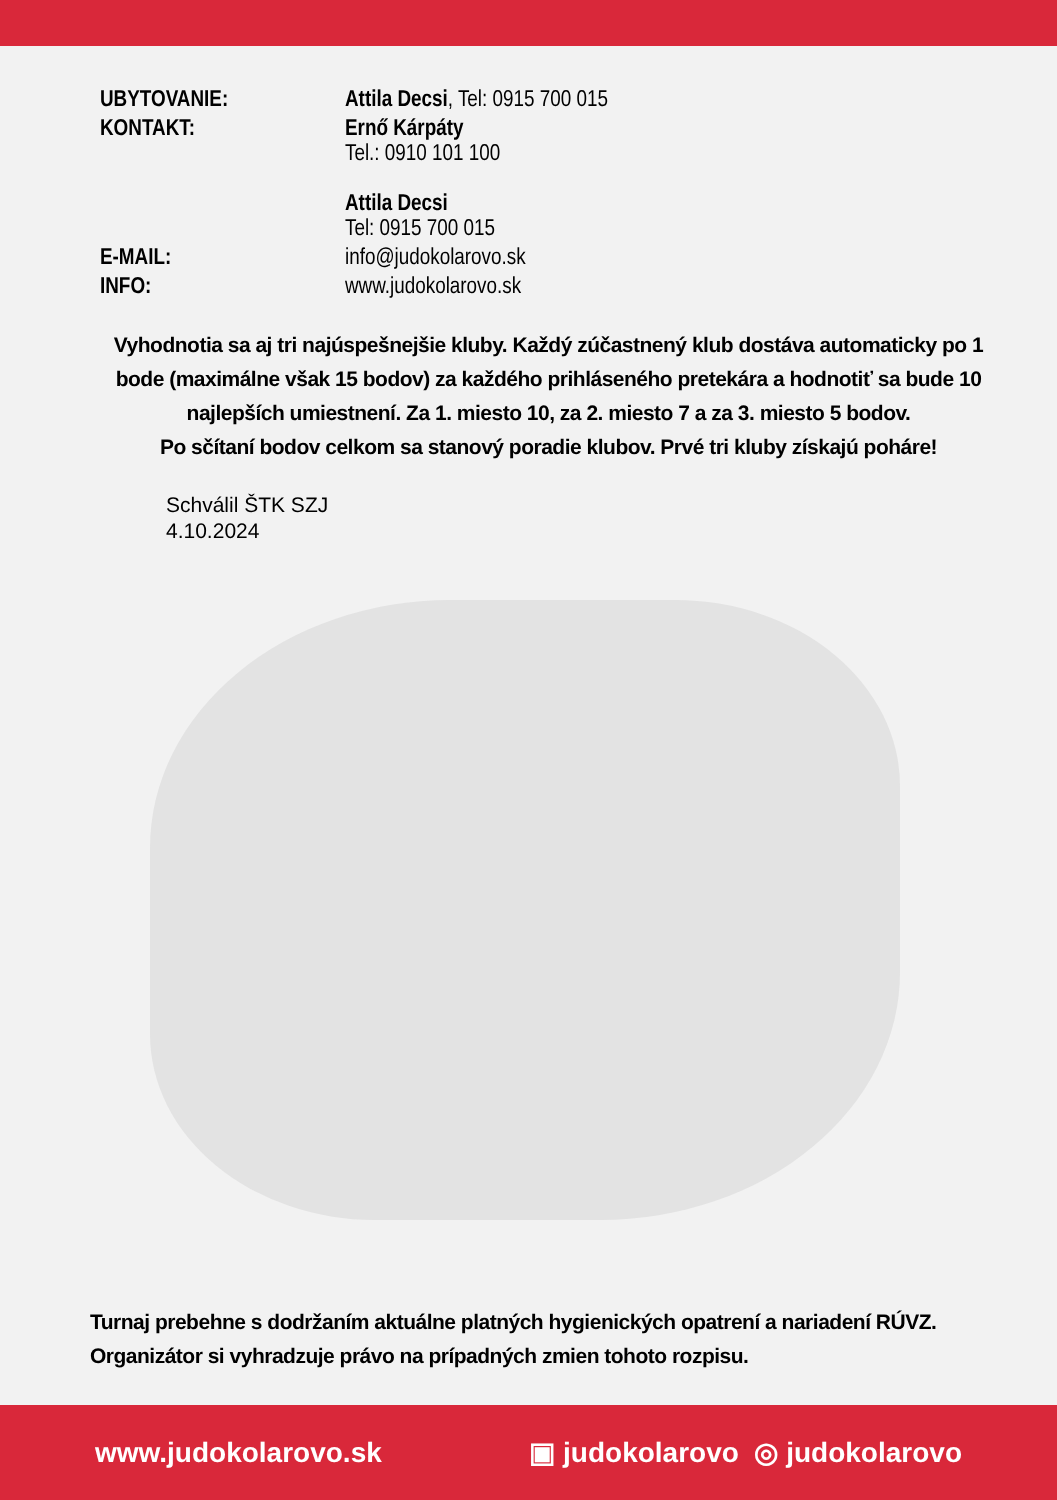| UBYTOVANIE: | Attila Decsi , Tel: 0915 700 015 |
| KONTAKT: | Ernő Kárpáty Tel.: 0910 101 100 Attila Decsi Tel: 0915 700 015 |
| E-MAIL: | info@judokolarovo.sk |
| INFO: | www.judokolarovo.sk |
Vyhodnotia sa aj tri najúspešnejšie kluby. Každý zúčastnený klub dostáva automaticky po 1 bode (maximálne však 15 bodov) za každého prihláseného pretekára a hodnotiť sa bude 10 najlepších umiestnení. Za 1. miesto 10, za 2. miesto 7 a za 3. miesto 5 bodov.
Po sčítaní bodov celkom sa stanový poradie klubov. Prvé tri kluby získajú poháre!
Schválil ŠTK SZJ
4.10.2024
Turnaj prebehne s dodržaním aktuálne platných hygienických opatrení a nariadení RÚVZ. Organizátor si vyhradzuje právo na prípadných zmien tohoto rozpisu.
www.judokolarovo.sk ▣ judokolarovo ◎ judokolarovo